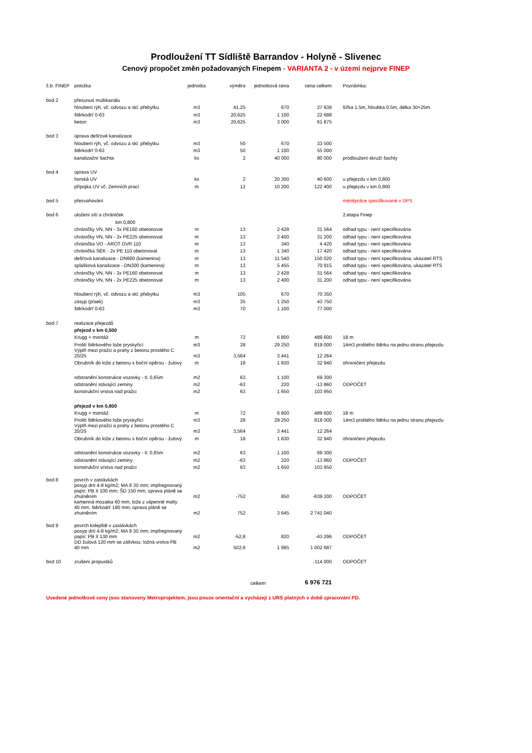Prodloužení TT Sídliště Barrandov - Holyně - Slivenec
Cenový propočet změn požadovaných Finepem - VARIANTA 2 - v území nejprve FINEP
| č.b. FINEP | položka | jednotka | výměra | jednotková cena | cena celkem | Poznámka: |
| --- | --- | --- | --- | --- | --- | --- |
| bod 2 | přesunutí multikanálu | | | | | |
| | hloubení rýh, vč. odvozu a skl. přebytku | m3 | 41,25 | 670 | 27 638 | šířka 1.5m, hloubka 0.5m, délka 30+25m |
| | štěrkodrť 0-63 | m3 | 20,625 | 1 100 | 22 688 | |
| | beton | m3 | 20,625 | 3 000 | 61 875 | |
| bod 3 | úprava dešťové kanalizace | | | | | |
| | hloubení rýh, vč. odvozu a skl. přebytku | m3 | 50 | 670 | 33 500 | |
| | štěrkodrť 0-63 | m3 | 50 | 1 100 | 55 000 | |
| | kanalizační šachta | ks | 2 | 40 000 | 80 000 | prodloužení skruží šachty |
| bod 4 | úprava UV | | | | | |
| | horská UV | ks | 2 | 20 300 | 40 600 | u přejezdu v km 0,800 |
| | přípojka UV vč. Zemních prací | m | 12 | 10 200 | 122 400 | u přejezdu v km 0,800 |
| bod 5 | přesvahování | | | | | méněpráce specifikované v DPS |
| bod 6 | uložení sítí a chrániček | | | | | 2.etapa Finep |
| | km 0,800 | | | | | |
| | chráničky VN, NN - 3x PE160 obetonovat | m | 13 | 2 428 | 31 564 | odhad typu - není specifikována |
| | chráničky VN, NN - 2x PE225 obetonovat | m | 13 | 2 400 | 31 200 | odhad typu - není specifikována |
| | chránička VO - AROT DVR 110 | m | 13 | 340 | 4 420 | odhad typu - není specifikována |
| | chránička SEK - 2x PE 110 obetonovat | m | 13 | 1 340 | 17 420 | odhad typu - není specifikována |
| | dešťová kanalizace - DN600 (kamenina) | m | 13 | 11 540 | 150 020 | odhad typu - není specifikována, ukazatel RTS |
| | splašková kanalizace - DN300 (kamenina) | m | 13 | 5 455 | 70 915 | odhad typu - není specifikována, ukazatel RTS |
| | chráničky VN, NN - 3x PE160 obetonovat | m | 13 | 2 428 | 31 564 | odhad typu - není specifikována |
| | chráničky VN, NN - 2x PE225 obetonovat | m | 13 | 2 400 | 31 200 | odhad typu - není specifikována |
| | hloubení rýh, vč. odvozu a skl. přebytku | m3 | 105 | 670 | 70 350 | |
| | zásyp (písek) | m3 | 35 | 1 250 | 43 750 | |
| | štěrkodrť 0-63 | m3 | 70 | 1 100 | 77 000 | |
| bod 7 | realizace přejezdů | | | | | |
| | přejezd v km 0,500 | | | | | |
| | Krugg + montáž | m | 72 | 6 800 | 489 600 | 18 m |
| | Prolití štěrkového lože pryskyřicí | m3 | 28 | 29 250 | 819 000 | 14m3 prolitého štěrku na jednu stranu přejezdu |
| | Výplň mezi pražci a prahy z betonu prostého C 20/25 | m3 | 3,564 | 3 441 | 12 264 | |
| | Obrubník do lože z betonu s boční opěrou - žulový | m | 18 | 1 830 | 32 940 | ohraničení přejezdu |
| | odstranění konstrukce vozovky - tl. 0,65m | m2 | 63 | 1 100 | 69 300 | |
| | odstranění stávající zeminy | m2 | -63 | 220 | -13 860 | ODPOČET |
| | konstrukční vrstva nad pražci | m2 | 63 | 1 650 | 103 950 | |
| | přejezd v km 0,800 | | | | | |
| | Krugg + montáž | m | 72 | 6 800 | 489 600 | 18 m |
| | Prolití štěrkového lože pryskyřicí | m3 | 28 | 29 250 | 819 000 | 14m3 prolitého štěrku na jednu stranu přejezdu |
| | Výplň mezi pražci a prahy z betonu prostého C 20/25 | m3 | 3,564 | 3 441 | 12 264 | |
| | Obrubník do lože z betonu s boční opěrou - žulový | m | 18 | 1 830 | 32 940 | ohraničení přejezdu |
| | odstranění konstrukce vozovky - tl. 0,65m | m2 | 63 | 1 100 | 69 300 | |
| | odstranění stávající zeminy | m2 | -63 | 220 | -13 860 | ODPOČET |
| | konstrukční vrstva nad pražci | m2 | 63 | 1 650 | 103 950 | |
| bod 8 | povrch v zastávkách posyp drtí 4-8 kg/m2; MA 8 30 mm; impfregnovaný papír; PB II 100 mm; ŠD 150 mm; úprava pláně se zhutněním | m2 | -752 | 850 | -639 200 | ODPOČET |
| | kamenná mozaika 60 mm; lože z vápenné malty 40 mm; štěrkodrť 180 mm; úprava pláně se zhutněním | m2 | 752 | 3 645 | 2 741 040 | |
| bod 9 | povrch kolejiště v zastávkách posyp drtí 4-8 kg/m2; MA 8 30 mm; impfregnovaný papír; PB II 130 mm | m2 | -52,8 | 820 | -43 296 | ODPOČET |
| | DD žulová 120 mm se zálivkou; ložná vrstva PB 40 mm | m2 | 502,6 | 1 995 | 1 002 687 | |
| bod 10 | zrušení propustků | | | | -114 000 | ODPOČET |
| | | | | celkem | 6 976 721 | |
Uvedené jednotkové ceny jsou stanoveny Metroprojektem, jsou pouze orientační a vycházejí z URS platných v době zpracování PD.